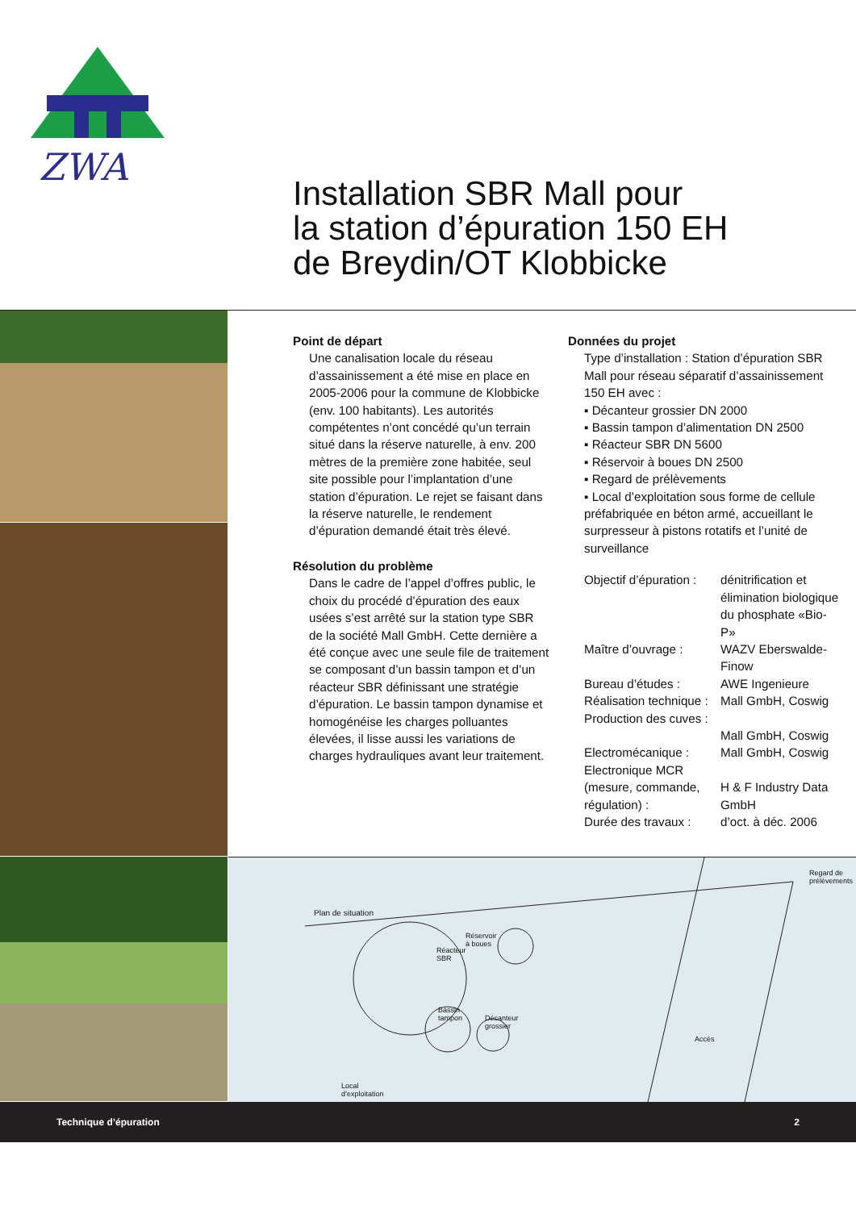ZWA
Installation SBR Mall pour
la station d’épuration 150 EH
de Breydin/OT Klobbicke
Point de départ
Une canalisation locale du réseau d’assainissement a été mise en place en 2005-2006 pour la commune de Klobbicke (env. 100 habitants). Les autorités compétentes n’ont concédé qu’un terrain situé dans la réserve naturelle, à env. 200 mètres de la première zone habitée, seul site possible pour l’implantation d’une station d’épuration. Le rejet se faisant dans la réserve naturelle, le rendement d’épuration demandé était très élevé.
Résolution du problème
Dans le cadre de l’appel d’offres public, le choix du procédé d’épuration des eaux usées s’est arrêté sur la station type SBR de la société Mall GmbH. Cette dernière a été conçue avec une seule file de traitement se composant d’un bassin tampon et d’un réacteur SBR définissant une stratégie d’épuration. Le bassin tampon dynamise et homogénéise les charges polluantes élevées, il lisse aussi les variations de charges hydrauliques avant leur traitement.
Données du projet
Type d’installation : Station d’épuration SBR Mall pour réseau séparatif d’assainissement 150 EH avec :
▪ Décanteur grossier DN 2000
▪ Bassin tampon d’alimentation DN 2500
▪ Réacteur SBR DN 5600
▪ Réservoir à boues DN 2500
▪ Regard de prélèvements
▪ Local d’exploitation sous forme de cellule préfabriquée en béton armé, accueillant le surpresseur à pistons rotatifs et l’unité de surveillance
Objectif d’épuration :
dénitrification et élimination biologique du phosphate «Bio-P»
Maître d’ouvrage :
WAZV Eberswalde-Finow
Bureau d’études :
AWE Ingenieure
Réalisation technique :
Mall GmbH, Coswig
Production des cuves :
Mall GmbH, Coswig
Electromécanique :
Mall GmbH, Coswig
Electronique MCR (mesure, commande, régulation) :
H & F Industry Data GmbH
Durée des travaux :
d’oct. à déc. 2006
Regard de
prélèvements
Plan de situation
Réservoir
à boues
Réacteur
SBR
Bassin
tampon Décanteur
grossier
Accès
Local
d’exploitation
Technique d’épuration 2